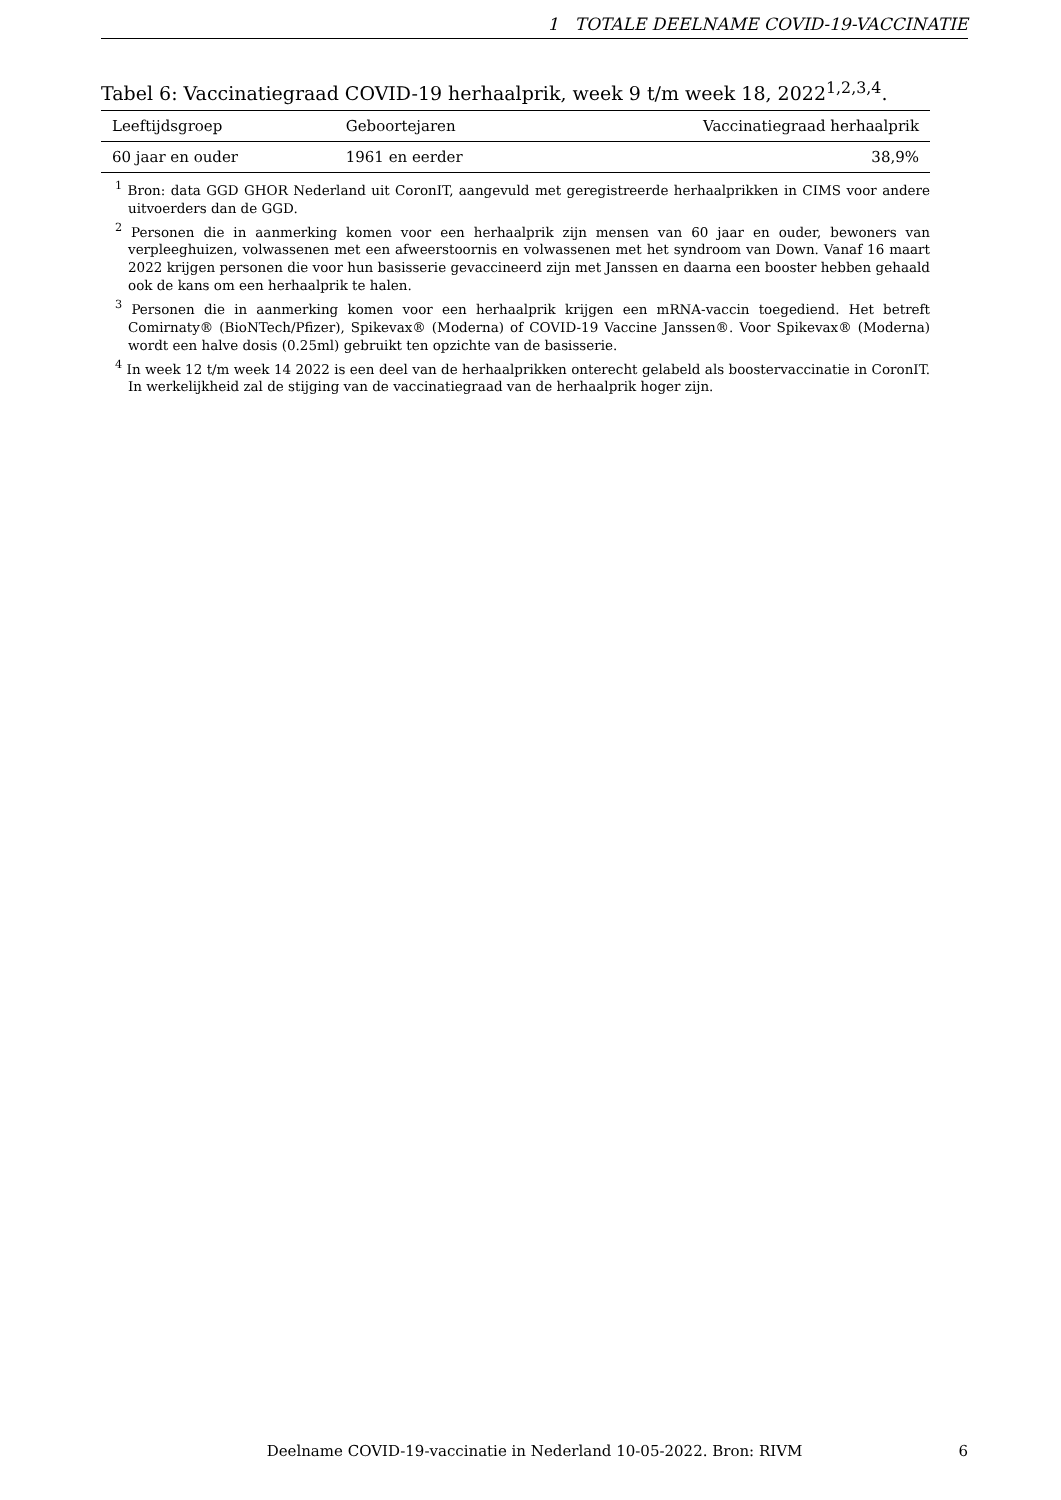1 TOTALE DEELNAME COVID-19-VACCINATIE
Tabel 6: Vaccinatiegraad COVID-19 herhaalprik, week 9 t/m week 18, 2022<sup>1,2,3,4</sup>.
| Leeftijdsgroep | Geboortejaren | Vaccinatiegraad herhaalprik |
| --- | --- | --- |
| 60 jaar en ouder | 1961 en eerder | 38,9% |
<sup>1</sup> Bron: data GGD GHOR Nederland uit CoronIT, aangevuld met geregistreerde herhaalprikken in CIMS voor andere uitvoerders dan de GGD.
<sup>2</sup> Personen die in aanmerking komen voor een herhaalprik zijn mensen van 60 jaar en ouder, bewoners van verpleeghuizen, volwassenen met een afweerstoornis en volwassenen met het syndroom van Down. Vanaf 16 maart 2022 krijgen personen die voor hun basisserie gevaccineerd zijn met Janssen en daarna een booster hebben gehaald ook de kans om een herhaalprik te halen.
<sup>3</sup> Personen die in aanmerking komen voor een herhaalprik krijgen een mRNA-vaccin toegediend. Het betreft Comirnaty® (BioNTech/Pfizer), Spikevax® (Moderna) of COVID-19 Vaccine Janssen®. Voor Spikevax® (Moderna) wordt een halve dosis (0.25ml) gebruikt ten opzichte van de basisserie.
<sup>4</sup> In week 12 t/m week 14 2022 is een deel van de herhaalprikken onterecht gelabeld als boostervaccinatie in CoronIT. In werkelijkheid zal de stijging van de vaccinatiegraad van de herhaalprik hoger zijn.
Deelname COVID-19-vaccinatie in Nederland 10-05-2022. Bron: RIVM
6